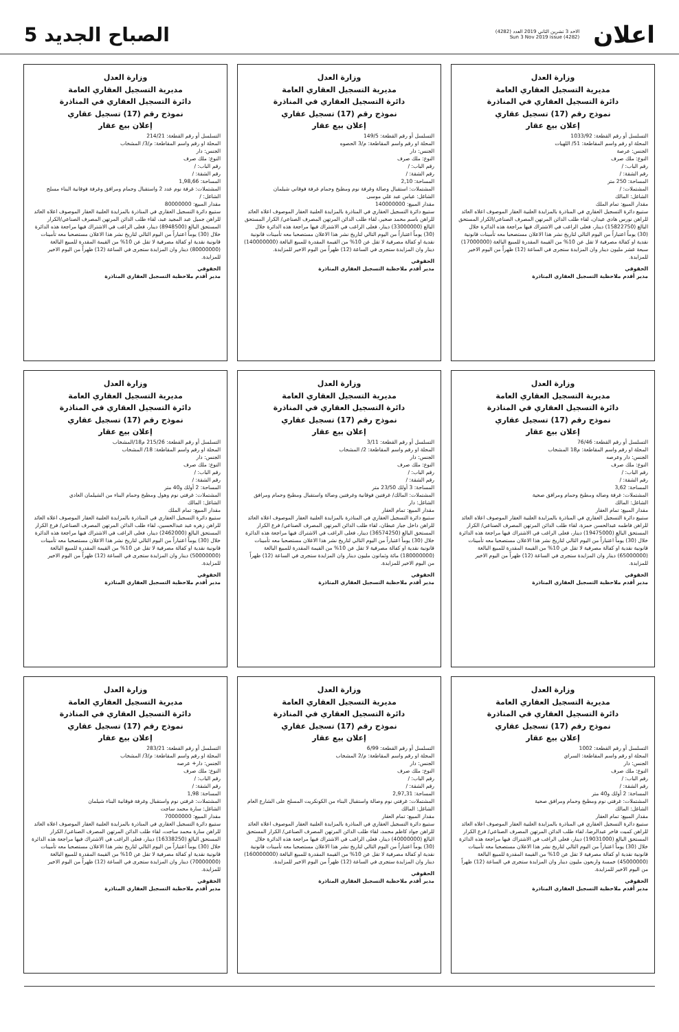اعلان
الاحد 3 تشرين الثاني 2019 العدد (4282)
Sun 3 Nov 2019 issue (4282)
5 الصباح الجديد
وزارة العدل
مديرية التسجيل العقاري العامة
دائرة التسجيل العقاري في المناذرة
نموذج رقم (17) تسجيل عقاري
إعلان بيع عقار
التسلسل أو رقم القطعة: 1033/92
المحلة او رقم واسم المقاطعة: 51/ اللهيات
الجنس: عرصة
النوع: ملك صرف
رقم الباب: /
رقم الشقة: /
المساحة: 250 متر
المشتملات: /
الشاغل: المالك
مقدار المبيع: تمام الملك
ستبيع دائرة التسجيل العقاري في المناذرة بالمزايدة العلنية العقار الموصوف اعلاه العائد للراهن نورس هادي عيدان، لقاء طلب الدائن المرتهن المصرف الصناعي/الكرار المستحق البالغ (15822750) دينار، فعلى الراغب في الاشتراك فيها مراجعة هذه الدائرة خلال (30) يوماً اعتباراً من اليوم التالي لتاريخ نشر هذا الاعلان مستصحبا معه تأمينات قانونية نقدية او كفالة مصرفية لا تقل عن 10% من القيمة المقدرة للمبيع البالغة (17000000) سبعة عشر مليون دينار وان المزايدة ستجرى في الساعة (12) ظهراً من اليوم الاخير للمزايدة.
الحقوقي
مدير أقدم ملاحظية التسجيل العقاري المناذرة
وزارة العدل
مديرية التسجيل العقاري العامة
دائرة التسجيل العقاري في المناذرة
نموذج رقم (17) تسجيل عقاري
إعلان بيع عقار
التسلسل أو رقم القطعة: 149/5
المحلة او رقم واسم المقاطعة: م/3 الحصوه
الجنس: دار
النوع: ملك صرف
رقم الباب: /
رقم الشقة: /
المساحة: 2,10
المشتملات: استقبال وصالة وغرفة نوم ومطبخ وحمام غرفة فوقاني شيلمان
الشاغل: عباس عبد علي موسى
مقدار المبيع: 140000000
ستبيع دائرة التسجيل العقاري في المناذرة بالمزايدة العلنية العقار الموصوف اعلاه العائد للراهن باسم محمد صخير، لقاء طلب الدائن المرتهن المصرف الصناعي/ الكرار المستحق البالغ (33000000) دينار، فعلى الراغب في الاشتراك فيها مراجعة هذه الدائرة خلال (30) يوماً اعتباراً من اليوم التالي لتاريخ نشر هذا الاعلان مستصحبا معه تأمينات قانونية نقدية او كفالة مصرفية لا تقل عن 10% من القيمة المقدرة للمبيع البالغة (140000000) دينار وان المزايدة ستجرى في الساعة (12) ظهراً من اليوم الاخير للمزايدة.
الحقوقي
مدير أقدم ملاحظية التسجيل العقاري المناذرة
وزارة العدل
مديرية التسجيل العقاري العامة
دائرة التسجيل العقاري في المناذرة
نموذج رقم (17) تسجيل عقاري
إعلان بيع عقار
التسلسل أو رقم القطعة: 214/21
المحلة او رقم واسم المقاطعة: م/3/ المشخاب
الجنس: دار
النوع: ملك صرف
رقم الباب: /
رقم الشقة: /
المساحة: 1,98,66
المشتملات: غرفة نوم عدد 2 واستقبال وحمام ومرافق وغرفة فوقانية البناء مسلح
الشاغل: /
مقدار المبيع: 80000000
ستبيع دائرة التسجيل العقاري في المناذرة بالمزايدة العلنية العقار الموصوف اعلاه العائد للراهن جميل عبد المجيد عبد، لقاء طلب الدائن المرتهن المصرف الصناعي/الكرار المستحق البالغ (8948500) دينار، فعلى الراغب في الاشتراك فيها مراجعة هذه الدائرة خلال (30) يوماً اعتباراً من اليوم التالي لتاريخ نشر هذا الاعلان مستصحبا معه تأمينات قانونية نقدية او كفالة مصرفية لا تقل عن 10% من القيمة المقدرة للمبيع البالغة (80000000) دينار وان المزايدة ستجرى في الساعة (12) ظهراً من اليوم الاخير للمزايدة.
الحقوقي
مدير أقدم ملاحظية التسجيل العقاري المناذرة
وزارة العدل
مديرية التسجيل العقاري العامة
دائرة التسجيل العقاري في المناذرة
نموذج رقم (17) تسجيل عقاري
إعلان بيع عقار
التسلسل أو رقم القطعة: 76/46
المحلة او رقم واسم المقاطعة: م18 المشخاب
الجنس: دار وعرصه
النوع: ملك صرف
رقم الباب: /
رقم الشقة: /
المساحة: 3,62
المشتملات: غرفة وصاله ومطبخ وحمام ومرافق صحية
الشاغل: المالك
مقدار المبيع: تمام العقار
ستبيع دائرة التسجيل العقاري في المناذرة بالمزايدة العلنية العقار الموصوف اعلاه العائد للراهن فاطمه عبدالحسن حمزة، لقاء طلب الدائن المرتهن المصرف الصناعي/ الكرار المستحق البالغ (19475000) دينار، فعلى الراغب في الاشتراك فيها مراجعة هذه الدائرة خلال (30) يوماً اعتباراً من اليوم التالي لتاريخ نشر هذا الاعلان مستصحبا معه تأمينات قانونية نقدية او كفالة مصرفية لا تقل عن 10% من القيمة المقدرة للمبيع البالغة (65000000) دينار وان المزايدة ستجرى في الساعة (12) ظهراً من اليوم الاخير للمزايدة.
الحقوقي
مدير أقدم ملاحظية التسجيل العقاري المناذرة
وزارة العدل
مديرية التسجيل العقاري العامة
دائرة التسجيل العقاري في المناذرة
نموذج رقم (17) تسجيل عقاري
إعلان بيع عقار
التسلسل أو رقم القطعة: 3/11
المحلة او رقم واسم المقاطعة: 2/ المشخاب
الجنس: دار
النوع: ملك صرف
رقم الباب: /
رقم الشقة: /
المساحة: 3 أولك 23/50 متر
المشتملات: المالك/ غرفتين فوقانية وغرفتين وصالة واستقبال ومطبخ وحمام ومرافق
الشاغل: دار
مقدار المبيع: تمام العقار
ستبيع دائرة التسجيل العقاري في المناذرة بالمزايدة العلنية العقار الموصوف اعلاه العائد للراهن داخل جبار عبطان، لقاء طلب الدائن المرتهن المصرف الصناعي/ فرع الكرار المستحق البالغ (36574250) دينار، فعلى الراغب في الاشتراك فيها مراجعة هذه الدائرة خلال (30) يوماً اعتباراً من اليوم التالي لتاريخ نشر هذا الاعلان مستصحبا معه تأمينات قانونية نقدية او كفالة مصرفية لا تقل عن 10% من القيمة المقدرة للمبيع البالغة (180000000) مائة وثمانون مليون دينار وان المزايدة ستجرى في الساعة (12) ظهراً من اليوم الاخير للمزايدة.
الحقوقي
مدير أقدم ملاحظية التسجيل العقاري المناذرة
وزارة العدل
مديرية التسجيل العقاري العامة
دائرة التسجيل العقاري في المناذرة
نموذج رقم (17) تسجيل عقاري
إعلان بيع عقار
التسلسل أو رقم القطعة: 215/26 م18/المشخاب
المحلة او رقم واسم المقاطعة: 18/ المشخاب
الجنس: دار
النوع: ملك صرف
رقم الباب: /
رقم الشقة: /
المساحة: 2 أولك و40 متر
المشتملات: غرفتي نوم وهول ومطبخ وحمام البناء من الشيلمان العادي
الشاغل: المالك
مقدار المبيع: تمام الملك
ستبيع دائرة التسجيل العقاري في المناذرة بالمزايدة العلنية العقار الموصوف اعلاه العائد للراهن زهره عيد عبدالحسين، لقاء طلب الدائن المرتهن المصرف الصناعي/ فرع الكرار المستحق البالغ (2462000) دينار، فعلى الراغب في الاشتراك فيها مراجعة هذه الدائرة خلال (30) يوماً اعتباراً من اليوم التالي لتاريخ نشر هذا الاعلان مستصحبا معه تأمينات قانونية نقدية او كفالة مصرفية لا تقل عن 10% من القيمة المقدرة للمبيع البالغة (50000000) دينار وان المزايدة ستجرى في الساعة (12) ظهراً من اليوم الاخير للمزايدة.
الحقوقي
مدير أقدم ملاحظية التسجيل العقاري المناذرة
وزارة العدل
مديرية التسجيل العقاري العامة
دائرة التسجيل العقاري في المناذرة
نموذج رقم (17) تسجيل عقاري
إعلان بيع عقار
التسلسل أو رقم القطعة: 1002
المحلة او رقم واسم المقاطعة: السراي
الجنس: دار
النوع: ملك صرف
رقم الباب: /
رقم الشقة: /
المساحة: 2 أولك و40 متر
المشتملات: غرفتي نوم ومطبخ وحمام ومرافق صحية
الشاغل: المالك
مقدار المبيع: تمام العقار
ستبيع دائرة التسجيل العقاري في المناذرة بالمزايدة العلنية العقار الموصوف اعلاه العائد للراهن كميت فاخر عبدالرضا، لقاء طلب الدائن المرتهن المصرف الصناعي/ فرع الكرار المستحق البالغ (19031000) دينار، فعلى الراغب في الاشتراك فيها مراجعة هذه الدائرة خلال (30) يوماً اعتباراً من اليوم التالي لتاريخ نشر هذا الاعلان مستصحبا معه تأمينات قانونية نقدية او كفالة مصرفية لا تقل عن 10% من القيمة المقدرة للمبيع البالغة (45000000) خمسة واربعون مليون دينار وان المزايدة ستجرى في الساعة (12) ظهراً من اليوم الاخير للمزايدة.
الحقوقي
مدير أقدم ملاحظية التسجيل العقاري المناذرة
وزارة العدل
مديرية التسجيل العقاري العامة
دائرة التسجيل العقاري في المناذرة
نموذج رقم (17) تسجيل عقاري
إعلان بيع عقار
التسلسل أو رقم القطعة: 6/99
المحلة او رقم واسم المقاطعة: م/2 المشخاب
الجنس: دار
النوع: ملك صرف
رقم الباب: /
رقم الشقة: /
المساحة: 2,97,31
المشتملات: غرفتي نوم وصالة واستقبال البناء من الكونكريت المسلح على الشارع العام
الشاغل: المالك
مقدار المبيع: تمام العقار
ستبيع دائرة التسجيل العقاري في المناذرة بالمزايدة العلنية العقار الموصوف اعلاه العائد للراهن جواد كاظم محمد، لقاء طلب الدائن المرتهن المصرف الصناعي/ الكرار المستحق البالغ (40000000) دينار، فعلى الراغب في الاشتراك فيها مراجعة هذه الدائرة خلال (30) يوماً اعتباراً من اليوم التالي لتاريخ نشر هذا الاعلان مستصحبا معه تأمينات قانونية نقدية او كفالة مصرفية لا تقل عن 10% من القيمة المقدرة للمبيع البالغة (160000000) دينار وان المزايدة ستجرى في الساعة (12) ظهراً من اليوم الاخير للمزايدة.
الحقوقي
مدير أقدم ملاحظية التسجيل العقاري المناذرة
وزارة العدل
مديرية التسجيل العقاري العامة
دائرة التسجيل العقاري في المناذرة
نموذج رقم (17) تسجيل عقاري
إعلان بيع عقار
التسلسل أو رقم القطعة: 283/21
المحلة او رقم واسم المقاطعة: م/3/ المشخاب
الجنس: دار+ عرصه
النوع: ملك صرف
رقم الباب: /
رقم الشقة: /
المساحة: 1,98
المشتملات: غرفتي نوم واستقبال وغرفة فوقانية البناء شيلمان
الشاغل: سارة محمد ساجت
مقدار المبيع: 70000000
ستبيع دائرة التسجيل العقاري في المناذرة بالمزايدة العلنية العقار الموصوف اعلاه العائد للراهن سارة محمد ساجت، لقاء طلب الدائن المرتهن المصرف الصناعي/ الكرار المستحق البالغ (16338250) دينار، فعلى الراغب في الاشتراك فيها مراجعة هذه الدائرة خلال (30) يوماً اعتباراً من اليوم التالي لتاريخ نشر هذا الاعلان مستصحبا معه تأمينات قانونية نقدية او كفالة مصرفية لا تقل عن 10% من القيمة المقدرة للمبيع البالغة (70000000) دينار وان المزايدة ستجرى في الساعة (12) ظهراً من اليوم الاخير للمزايدة.
الحقوقي
مدير أقدم ملاحظية التسجيل العقاري المناذرة